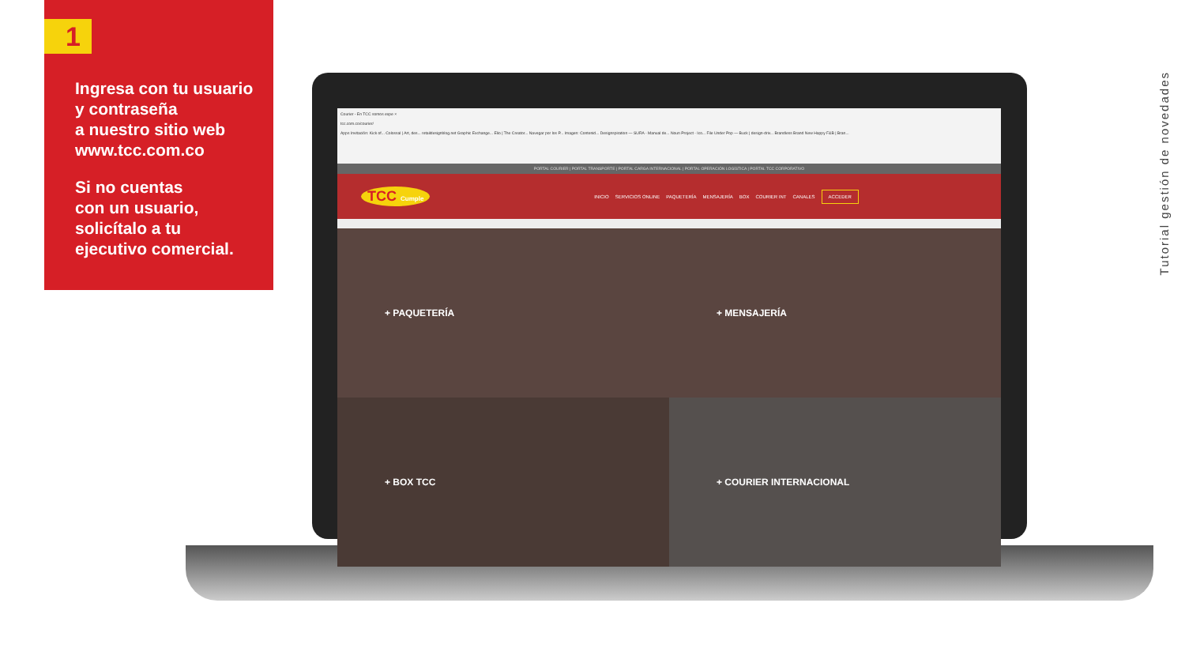1
Ingresa con tu usuario
y contraseña
a nuestro sitio web
www.tcc.com.co
Si no cuentas
con un usuario,
solicítalo a tu
ejecutivo comercial.
Tutorial gestión de novedades
Courier - En TCC somos expe ×
tcc.com.co/courier/
Apps Invitación: Kick of... Colossal | Art, des... retaildesignblog.net Graphic Exchange... Elio | The Creator... Navegar por los P... Imagen: Contenid... Designspiration — SURA - Manual de... Noun Project - Ico... File Under Pop — Buck | design-driv... Brandless Brand New Happy F&B | Bran...
PORTAL COURIER | PORTAL TRANSPORTE | PORTAL CARGA INTERNACIONAL | PORTAL OPERACIÓN LOGÍSTICA | PORTAL TCC CORPORATIVO
TCC Cumple INICIO SERVICIOS ONLINE PAQUETERÍA MENSAJERÍA BOX COURIER INT CANALES ACCEDER
+ PAQUETERÍA
+ MENSAJERÍA
+ BOX TCC
+ COURIER INTERNACIONAL